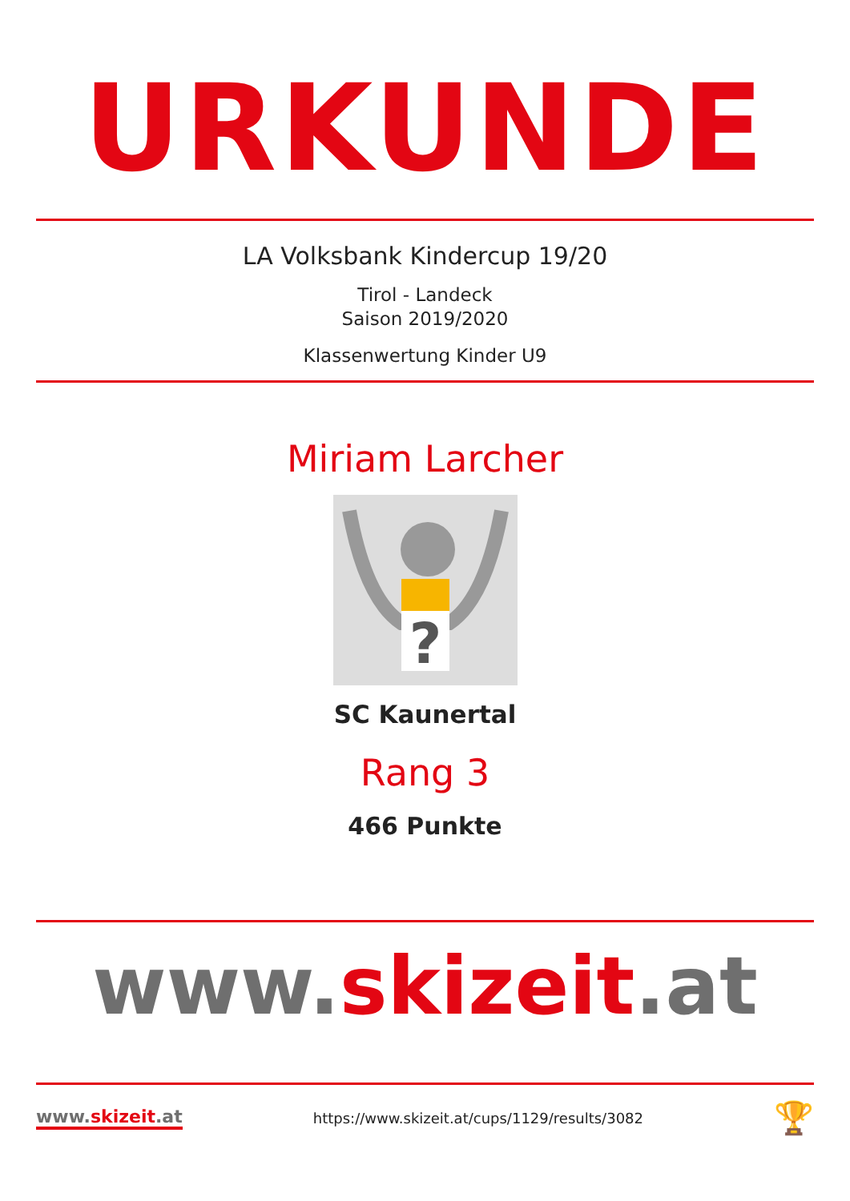URKUNDE
LA Volksbank Kindercup 19/20
Tirol - Landeck
Saison 2019/2020
Klassenwertung Kinder U9
Miriam Larcher
?
SC Kaunertal
Rang 3
466 Punkte
www.skizeit.at
www.skizeit.at
https://www.skizeit.at/cups/1129/results/3082
🏆